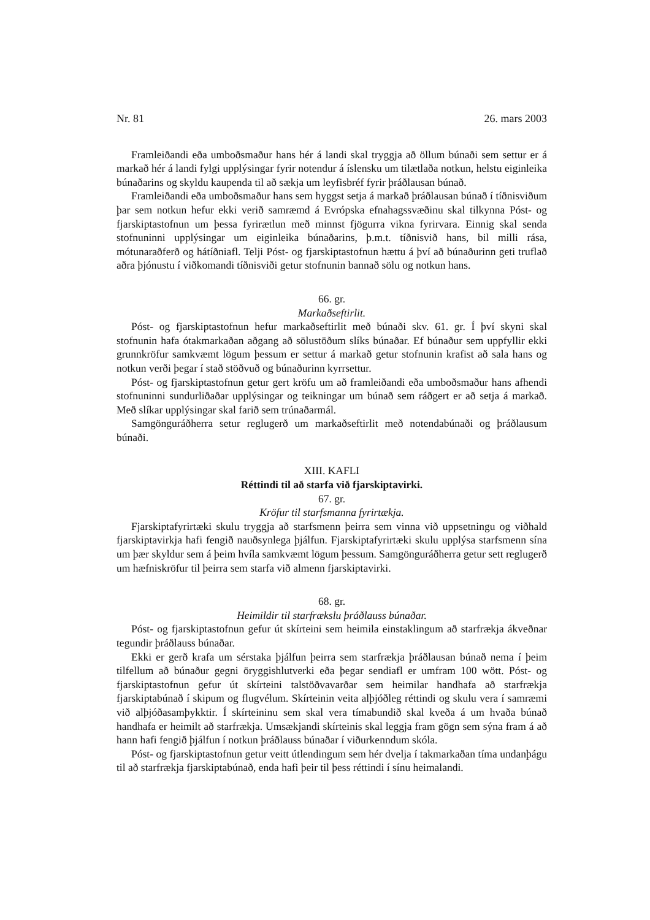Nr. 81 26. mars 2003
Framleiðandi eða umboðsmaður hans hér á landi skal tryggja að öllum búnaði sem settur er á markað hér á landi fylgi upplýsingar fyrir notendur á íslensku um tilætlaða notkun, helstu eiginleika búnaðarins og skyldu kaupenda til að sækja um leyfisbréf fyrir þráðlausan búnað.
Framleiðandi eða umboðsmaður hans sem hyggst setja á markað þráðlausan búnað í tíðnisviðum þar sem notkun hefur ekki verið samræmd á Evrópska efnahagssvæðinu skal tilkynna Póst- og fjarskiptastofnun um þessa fyrirætlun með minnst fjögurra vikna fyrirvara. Einnig skal senda stofnuninni upplýsingar um eiginleika búnaðarins, þ.m.t. tíðnisvið hans, bil milli rása, mótunaraðferð og hátíðniafl. Telji Póst- og fjarskiptastofnun hættu á því að búnaðurinn geti truflað aðra þjónustu í viðkomandi tíðnisviði getur stofnunin bannað sölu og notkun hans.
66. gr.
Markaðseftirlit.
Póst- og fjarskiptastofnun hefur markaðseftirlit með búnaði skv. 61. gr. Í því skyni skal stofnunin hafa ótakmarkaðan aðgang að sölustöðum slíks búnaðar. Ef búnaður sem uppfyllir ekki grunnkröfur samkvæmt lögum þessum er settur á markað getur stofnunin krafist að sala hans og notkun verði þegar í stað stöðvuð og búnaðurinn kyrrsettur.
Póst- og fjarskiptastofnun getur gert kröfu um að framleiðandi eða umboðsmaður hans afhendi stofnuninni sundurliðaðar upplýsingar og teikningar um búnað sem ráðgert er að setja á markað. Með slíkar upplýsingar skal farið sem trúnaðarmál.
Samgönguráðherra setur reglugerð um markaðseftirlit með notendabúnaði og þráðlausum búnaði.
XIII. KAFLI
Réttindi til að starfa við fjarskiptavirki.
67. gr.
Kröfur til starfsmanna fyrirtækja.
Fjarskiptafyrirtæki skulu tryggja að starfsmenn þeirra sem vinna við uppsetningu og viðhald fjarskiptavirkja hafi fengið nauðsynlega þjálfun. Fjarskiptafyrirtæki skulu upplýsa starfsmenn sína um þær skyldur sem á þeim hvíla samkvæmt lögum þessum. Samgönguráðherra getur sett reglugerð um hæfniskröfur til þeirra sem starfa við almenn fjarskiptavirki.
68. gr.
Heimildir til starfrækslu þráðlauss búnaðar.
Póst- og fjarskiptastofnun gefur út skírteini sem heimila einstaklingum að starfrækja ákveðnar tegundir þráðlauss búnaðar.
Ekki er gerð krafa um sérstaka þjálfun þeirra sem starfrækja þráðlausan búnað nema í þeim tilfellum að búnaður gegni öryggishlutverki eða þegar sendiafl er umfram 100 wött. Póst- og fjarskiptastofnun gefur út skírteini talstöðvavarðar sem heimilar handhafa að starfrækja fjarskiptabúnað í skipum og flugvélum. Skírteinin veita alþjóðleg réttindi og skulu vera í samræmi við alþjóðasamþykktir. Í skírteininu sem skal vera tímabundið skal kveða á um hvaða búnað handhafa er heimilt að starfrækja. Umsækjandi skírteinis skal leggja fram gögn sem sýna fram á að hann hafi fengið þjálfun í notkun þráðlauss búnaðar í viðurkenndum skóla.
Póst- og fjarskiptastofnun getur veitt útlendingum sem hér dvelja í takmarkaðan tíma undanþágu til að starfrækja fjarskiptabúnað, enda hafi þeir til þess réttindi í sínu heimalandi.